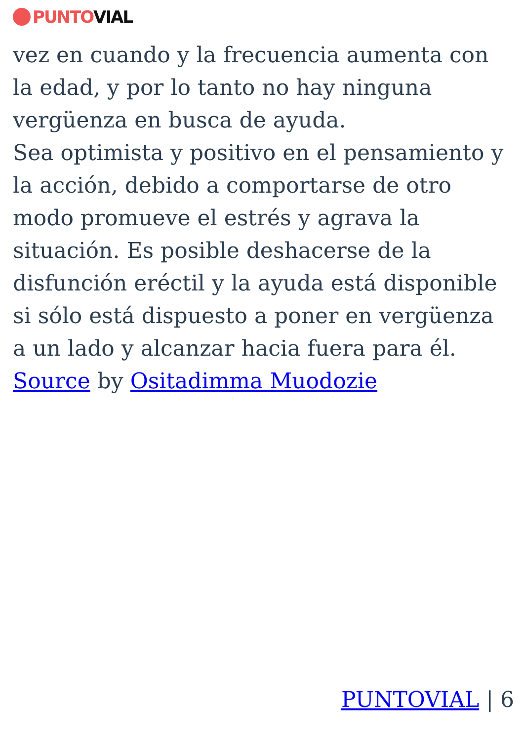PUNTO VIAL
vez en cuando y la frecuencia aumenta con la edad, y por lo tanto no hay ninguna vergüenza en busca de ayuda.
Sea optimista y positivo en el pensamiento y la acción, debido a comportarse de otro modo promueve el estrés y agrava la situación. Es posible deshacerse de la disfunción eréctil y la ayuda está disponible si sólo está dispuesto a poner en vergüenza a un lado y alcanzar hacia fuera para él.
Source by Ositadimma Muodozie
PUNTOVIAL | 6